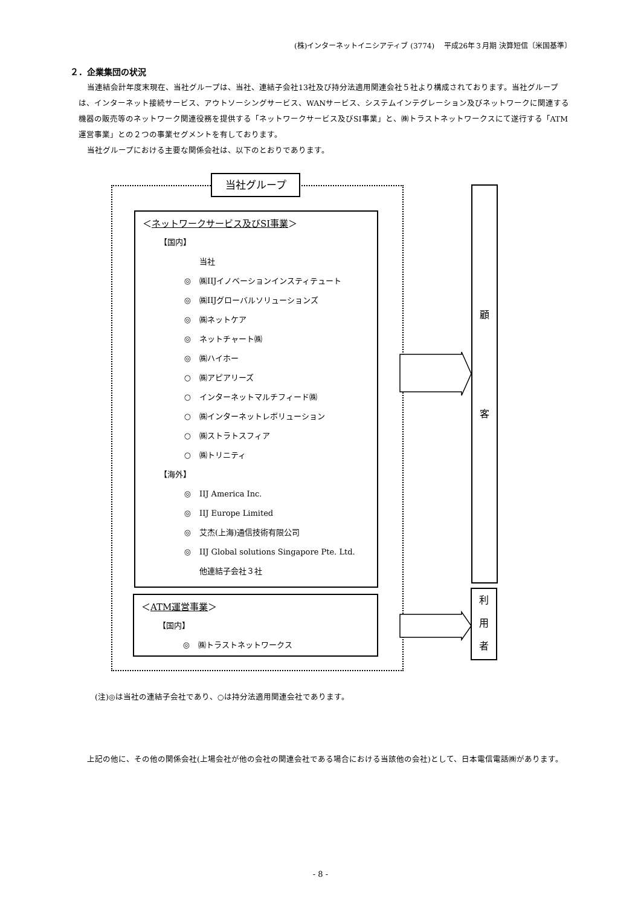(株)インターネットイニシアティブ (3774)　 平成26年３月期 決算短信〔米国基準〕
２．企業集団の状況
当連結会計年度末現在、当社グループは、当社、連結子会社13社及び持分法適用関連会社５社より構成されております。当社グループは、インターネット接続サービス、アウトソーシングサービス、WANサービス、システムインテグレーション及びネットワークに関連する機器の販売等のネットワーク関連役務を提供する「ネットワークサービス及びSI事業」と、㈱トラストネットワークスにて遂行する「ATM運営事業」との２つの事業セグメントを有しております。
当社グループにおける主要な関係会社は、以下のとおりであります。
当社グループ
＜ネットワークサービス及びSI事業＞
【国内】
当社
◎ ㈱IIJイノベーションインスティテュート
◎ ㈱IIJグローバルソリューションズ
◎ ㈱ネットケア
◎ ネットチャート㈱
◎ ㈱ハイホー
○ ㈱アピアリーズ
○ インターネットマルチフィード㈱
○ ㈱インターネットレボリューション
○ ㈱ストラトスフィア
○ ㈱トリニティ
【海外】
◎ IIJ America Inc.
◎ IIJ Europe Limited
◎ 艾杰(上海)通信技術有限公司
◎ IIJ Global solutions Singapore Pte. Ltd.
他連結子会社３社
＜ATM運営事業＞
【国内】
◎ ㈱トラストネットワークス
顧
客
利
用
者
(注)◎は当社の連結子会社であり、○は持分法適用関連会社であります。
上記の他に、その他の関係会社(上場会社が他の会社の関連会社である場合における当該他の会社)として、日本電信電話㈱があります。
- 8 -